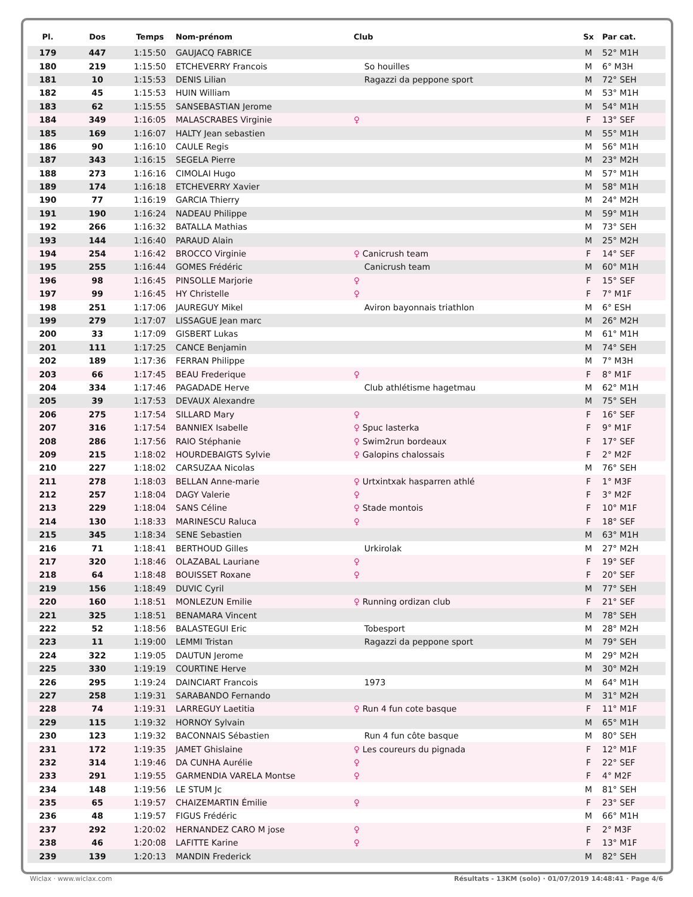| Pl. | Dos | Temps | Nom-prénom | Club | Sx | Par cat. |
| --- | --- | --- | --- | --- | --- | --- |
| 179 | 447 | 1:15:50 | GAUJACQ FABRICE | | M | 52° M1H |
| 180 | 219 | 1:15:50 | ETCHEVERRY Francois | So houilles | M | 6° M3H |
| 181 | 10 | 1:15:53 | DENIS Lilian | Ragazzi da peppone sport | M | 72° SEH |
| 182 | 45 | 1:15:53 | HUIN William | | M | 53° M1H |
| 183 | 62 | 1:15:55 | SANSEBASTIAN Jerome | | M | 54° M1H |
| 184 | 349 | 1:16:05 | MALASCRABES Virginie | ♀ | F | 13° SEF |
| 185 | 169 | 1:16:07 | HALTY Jean sebastien | | M | 55° M1H |
| 186 | 90 | 1:16:10 | CAULE Regis | | M | 56° M1H |
| 187 | 343 | 1:16:15 | SEGELA Pierre | | M | 23° M2H |
| 188 | 273 | 1:16:16 | CIMOLAI Hugo | | M | 57° M1H |
| 189 | 174 | 1:16:18 | ETCHEVERRY Xavier | | M | 58° M1H |
| 190 | 77 | 1:16:19 | GARCIA Thierry | | M | 24° M2H |
| 191 | 190 | 1:16:24 | NADEAU Philippe | | M | 59° M1H |
| 192 | 266 | 1:16:32 | BATALLA Mathias | | M | 73° SEH |
| 193 | 144 | 1:16:40 | PARAUD Alain | | M | 25° M2H |
| 194 | 254 | 1:16:42 | BROCCO Virginie | ♀ Canicrush team | F | 14° SEF |
| 195 | 255 | 1:16:44 | GOMES Frédéric | Canicrush team | M | 60° M1H |
| 196 | 98 | 1:16:45 | PINSOLLE Marjorie | ♀ | F | 15° SEF |
| 197 | 99 | 1:16:45 | HY Christelle | ♀ | F | 7° M1F |
| 198 | 251 | 1:17:06 | JAUREGUY Mikel | Aviron bayonnais triathlon | M | 6° ESH |
| 199 | 279 | 1:17:07 | LISSAGUE Jean marc | | M | 26° M2H |
| 200 | 33 | 1:17:09 | GISBERT Lukas | | M | 61° M1H |
| 201 | 111 | 1:17:25 | CANCE Benjamin | | M | 74° SEH |
| 202 | 189 | 1:17:36 | FERRAN Philippe | | M | 7° M3H |
| 203 | 66 | 1:17:45 | BEAU Frederique | ♀ | F | 8° M1F |
| 204 | 334 | 1:17:46 | PAGADADE Herve | Club athlétisme hagetmau | M | 62° M1H |
| 205 | 39 | 1:17:53 | DEVAUX Alexandre | | M | 75° SEH |
| 206 | 275 | 1:17:54 | SILLARD Mary | ♀ | F | 16° SEF |
| 207 | 316 | 1:17:54 | BANNIEX Isabelle | ♀ Spuc lasterka | F | 9° M1F |
| 208 | 286 | 1:17:56 | RAIO Stéphanie | ♀ Swim2run bordeaux | F | 17° SEF |
| 209 | 215 | 1:18:02 | HOURDEBAIGTS Sylvie | ♀ Galopins chalossais | F | 2° M2F |
| 210 | 227 | 1:18:02 | CARSUZAA Nicolas | | M | 76° SEH |
| 211 | 278 | 1:18:03 | BELLAN Anne-marie | ♀ Urtxintxak hasparren athlé | F | 1° M3F |
| 212 | 257 | 1:18:04 | DAGY Valerie | ♀ | F | 3° M2F |
| 213 | 229 | 1:18:04 | SANS Céline | ♀ Stade montois | F | 10° M1F |
| 214 | 130 | 1:18:33 | MARINESCU Raluca | ♀ | F | 18° SEF |
| 215 | 345 | 1:18:34 | SENE Sebastien | | M | 63° M1H |
| 216 | 71 | 1:18:41 | BERTHOUD Gilles | Urkirolak | M | 27° M2H |
| 217 | 320 | 1:18:46 | OLAZABAL Lauriane | ♀ | F | 19° SEF |
| 218 | 64 | 1:18:48 | BOUISSET Roxane | ♀ | F | 20° SEF |
| 219 | 156 | 1:18:49 | DUVIC Cyril | | M | 77° SEH |
| 220 | 160 | 1:18:51 | MONLEZUN Emilie | ♀ Running ordizan club | F | 21° SEF |
| 221 | 325 | 1:18:51 | BENAMARA Vincent | | M | 78° SEH |
| 222 | 52 | 1:18:56 | BALASTEGUI Eric | Tobesport | M | 28° M2H |
| 223 | 11 | 1:19:00 | LEMMI Tristan | Ragazzi da peppone sport | M | 79° SEH |
| 224 | 322 | 1:19:05 | DAUTUN Jerome | | M | 29° M2H |
| 225 | 330 | 1:19:19 | COURTINE Herve | | M | 30° M2H |
| 226 | 295 | 1:19:24 | DAINCIART Francois | 1973 | M | 64° M1H |
| 227 | 258 | 1:19:31 | SARABANDO Fernando | | M | 31° M2H |
| 228 | 74 | 1:19:31 | LARREGUY Laetitia | ♀ Run 4 fun cote basque | F | 11° M1F |
| 229 | 115 | 1:19:32 | HORNOY Sylvain | | M | 65° M1H |
| 230 | 123 | 1:19:32 | BACONNAIS Sébastien | Run 4 fun côte basque | M | 80° SEH |
| 231 | 172 | 1:19:35 | JAMET Ghislaine | ♀ Les coureurs du pignada | F | 12° M1F |
| 232 | 314 | 1:19:46 | DA CUNHA Aurélie | ♀ | F | 22° SEF |
| 233 | 291 | 1:19:55 | GARMENDIA VARELA Montse | ♀ | F | 4° M2F |
| 234 | 148 | 1:19:56 | LE STUM Jc | | M | 81° SEH |
| 235 | 65 | 1:19:57 | CHAIZEMARTIN Émilie | ♀ | F | 23° SEF |
| 236 | 48 | 1:19:57 | FIGUS Frédéric | | M | 66° M1H |
| 237 | 292 | 1:20:02 | HERNANDEZ CARO M jose | ♀ | F | 2° M3F |
| 238 | 46 | 1:20:08 | LAFITTE Karine | ♀ | F | 13° M1F |
| 239 | 139 | 1:20:13 | MANDIN Frederick | | M | 82° SEH |
Wiclax · www.wiclax.com Résultats - 13KM (solo) · 01/07/2019 14:48:41 · Page 4/6